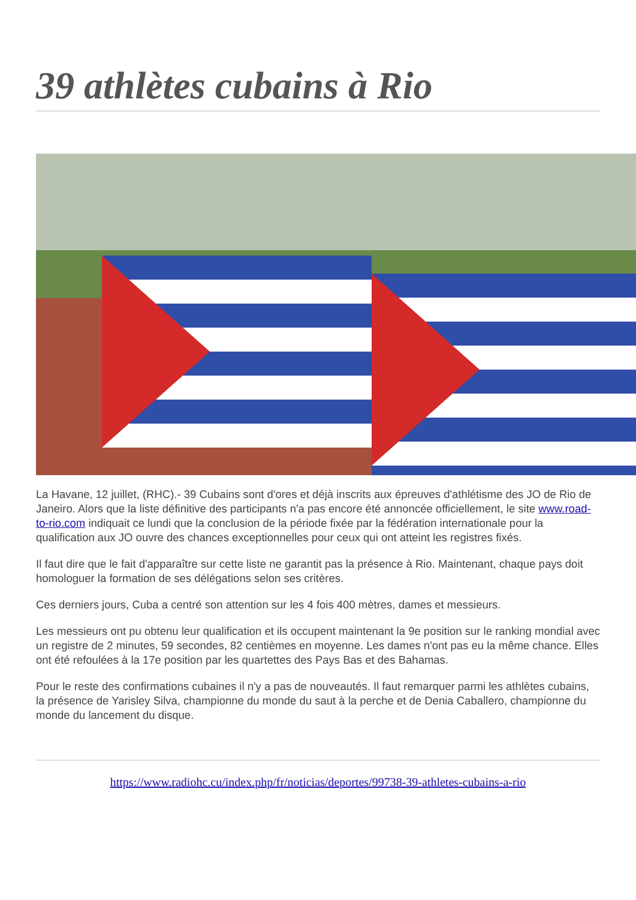39 athlètes cubains à Rio
La Havane, 12 juillet, (RHC).- 39 Cubains sont d'ores et déjà inscrits aux épreuves d'athlétisme des JO de Rio de Janeiro. Alors que la liste définitive des participants n'a pas encore été annoncée officiellement, le site www.road-to-rio.com indiquait ce lundi que la conclusion de la période fixée par la fédération internationale pour la qualification aux JO ouvre des chances exceptionnelles pour ceux qui ont atteint les registres fixés.
Il faut dire que le fait d'apparaître sur cette liste ne garantit pas la présence à Rio. Maintenant, chaque pays doit homologuer la formation de ses délégations selon ses critères.
Ces derniers jours, Cuba a centré son attention sur les 4 fois 400 mètres, dames et messieurs.
Les messieurs ont pu obtenu leur qualification et ils occupent maintenant la 9e position sur le ranking mondial avec un registre de 2 minutes, 59 secondes, 82 centièmes en moyenne. Les dames n'ont pas eu la même chance. Elles ont été refoulées à la 17e position par les quartettes des Pays Bas et des Bahamas.
Pour le reste des confirmations cubaines il n'y a pas de nouveautés. Il faut remarquer parmi les athlètes cubains, la présence de Yarisley Silva, championne du monde du saut à la perche et de Denia Caballero, championne du monde du lancement du disque.
https://www.radiohc.cu/index.php/fr/noticias/deportes/99738-39-athletes-cubains-a-rio